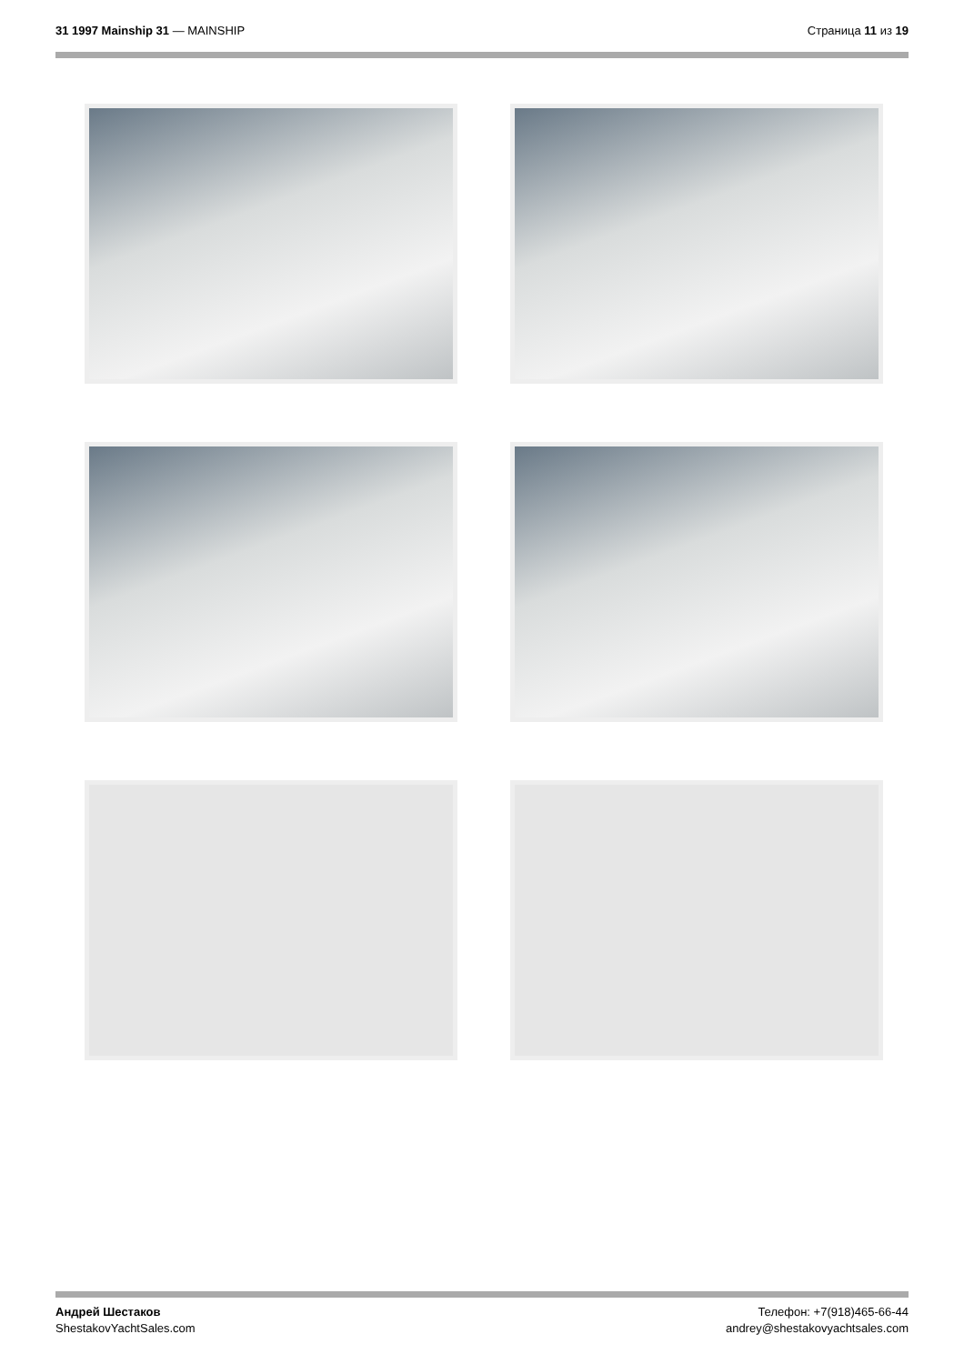31 1997 Mainship 31 — MAINSHIP Страница 11 из 19
Андрей Шестаков
ShestakovYachtSales.com
Телефон: +7(918)465-66-44
andrey@shestakovyachtsales.com